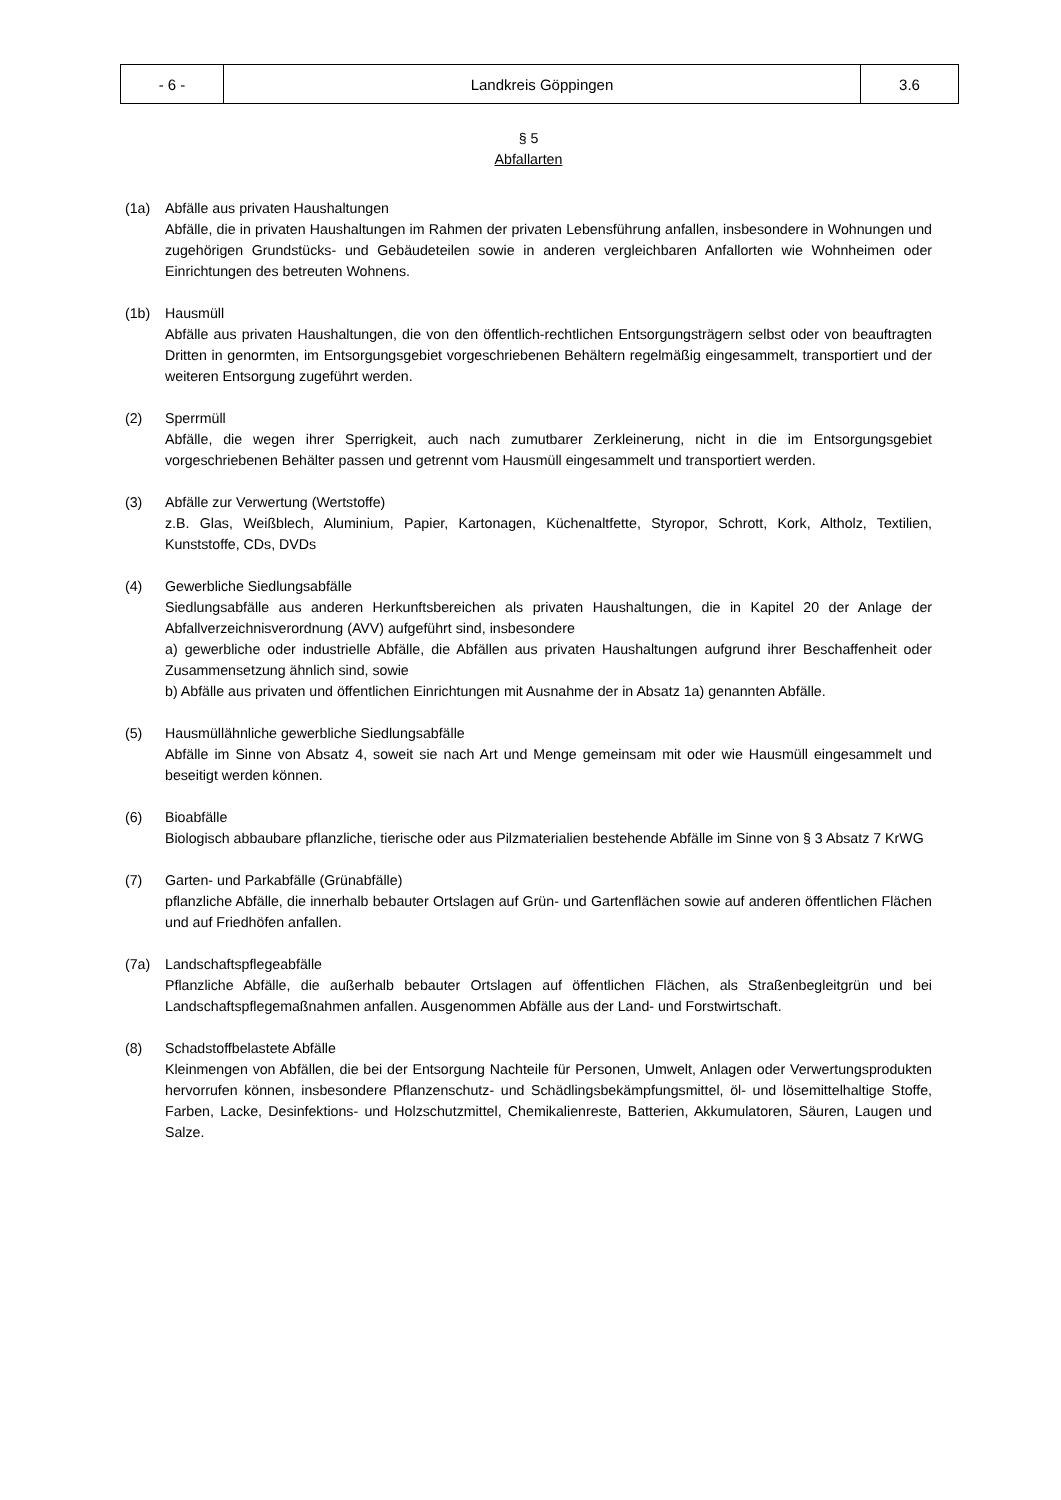| - 6 - | Landkreis Göppingen | 3.6 |
§ 5
Abfallarten
(1a) Abfälle aus privaten Haushaltungen
Abfälle, die in privaten Haushaltungen im Rahmen der privaten Lebensführung anfallen, insbesondere in Wohnungen und zugehörigen Grundstücks- und Gebäudeteilen sowie in anderen vergleichbaren Anfallorten wie Wohnheimen oder Einrichtungen des betreuten Wohnens.
(1b) Hausmüll
Abfälle aus privaten Haushaltungen, die von den öffentlich-rechtlichen Entsorgungsträgern selbst oder von beauftragten Dritten in genormten, im Entsorgungsgebiet vorgeschriebenen Behältern regelmäßig eingesammelt, transportiert und der weiteren Entsorgung zugeführt werden.
(2) Sperrmüll
Abfälle, die wegen ihrer Sperrigkeit, auch nach zumutbarer Zerkleinerung, nicht in die im Entsorgungsgebiet vorgeschriebenen Behälter passen und getrennt vom Hausmüll eingesammelt und transportiert werden.
(3) Abfälle zur Verwertung (Wertstoffe)
z.B. Glas, Weißblech, Aluminium, Papier, Kartonagen, Küchenaltfette, Styropor, Schrott, Kork, Altholz, Textilien, Kunststoffe, CDs, DVDs
(4) Gewerbliche Siedlungsabfälle
Siedlungsabfälle aus anderen Herkunftsbereichen als privaten Haushaltungen, die in Kapitel 20 der Anlage der Abfallverzeichnisverordnung (AVV) aufgeführt sind, insbesondere
a) gewerbliche oder industrielle Abfälle, die Abfällen aus privaten Haushaltungen aufgrund ihrer Beschaffenheit oder Zusammensetzung ähnlich sind, sowie
b) Abfälle aus privaten und öffentlichen Einrichtungen mit Ausnahme der in Absatz 1a) genannten Abfälle.
(5) Hausmüllähnliche gewerbliche Siedlungsabfälle
Abfälle im Sinne von Absatz 4, soweit sie nach Art und Menge gemeinsam mit oder wie Hausmüll eingesammelt und beseitigt werden können.
(6) Bioabfälle
Biologisch abbaubare pflanzliche, tierische oder aus Pilzmaterialien bestehende Abfälle im Sinne von § 3 Absatz 7 KrWG
(7) Garten- und Parkabfälle (Grünabfälle)
pflanzliche Abfälle, die innerhalb bebauter Ortslagen auf Grün- und Gartenflächen sowie auf anderen öffentlichen Flächen und auf Friedhöfen anfallen.
(7a) Landschaftspflegeabfälle
Pflanzliche Abfälle, die außerhalb bebauter Ortslagen auf öffentlichen Flächen, als Straßenbegleitgrün und bei Landschaftspflegemaßnahmen anfallen. Ausgenommen Abfälle aus der Land- und Forstwirtschaft.
(8) Schadstoffbelastete Abfälle
Kleinmengen von Abfällen, die bei der Entsorgung Nachteile für Personen, Umwelt, Anlagen oder Verwertungsprodukten hervorrufen können, insbesondere Pflanzenschutz- und Schädlingsbekämpfungsmittel, öl- und lösemittelhaltige Stoffe, Farben, Lacke, Desinfektions- und Holzschutzmittel, Chemikalienreste, Batterien, Akkumulatoren, Säuren, Laugen und Salze.